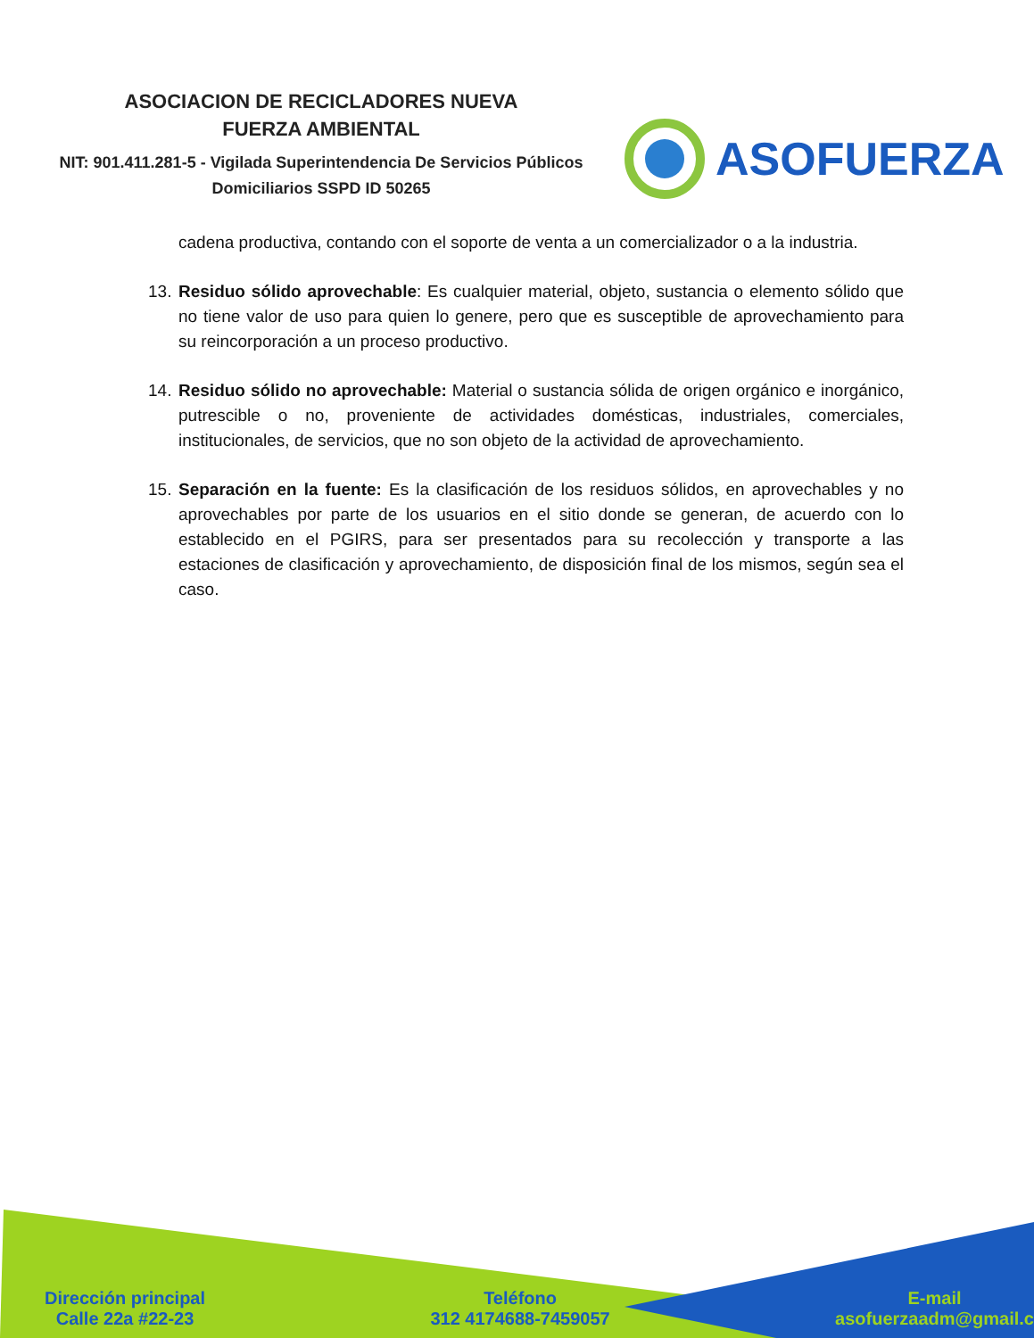ASOCIACION DE RECICLADORES NUEVA
FUERZA AMBIENTAL
NIT: 901.411.281-5 - Vigilada Superintendencia De Servicios Públicos Domiciliarios SSPD ID 50265
ASOFUERZA
cadena productiva, contando con el soporte de venta a un comercializador o a la industria.
13. Residuo sólido aprovechable: Es cualquier material, objeto, sustancia o elemento sólido que no tiene valor de uso para quien lo genere, pero que es susceptible de aprovechamiento para su reincorporación a un proceso productivo.
14. Residuo sólido no aprovechable: Material o sustancia sólida de origen orgánico e inorgánico, putrescible o no, proveniente de actividades domésticas, industriales, comerciales, institucionales, de servicios, que no son objeto de la actividad de aprovechamiento.
15. Separación en la fuente: Es la clasificación de los residuos sólidos, en aprovechables y no aprovechables por parte de los usuarios en el sitio donde se generan, de acuerdo con lo establecido en el PGIRS, para ser presentados para su recolección y transporte a las estaciones de clasificación y aprovechamiento, de disposición final de los mismos, según sea el caso.
Dirección principal
Calle 22a #22-23
Teléfono
312 4174688-7459057
E-mail
asofuerzaadm@gmail.c